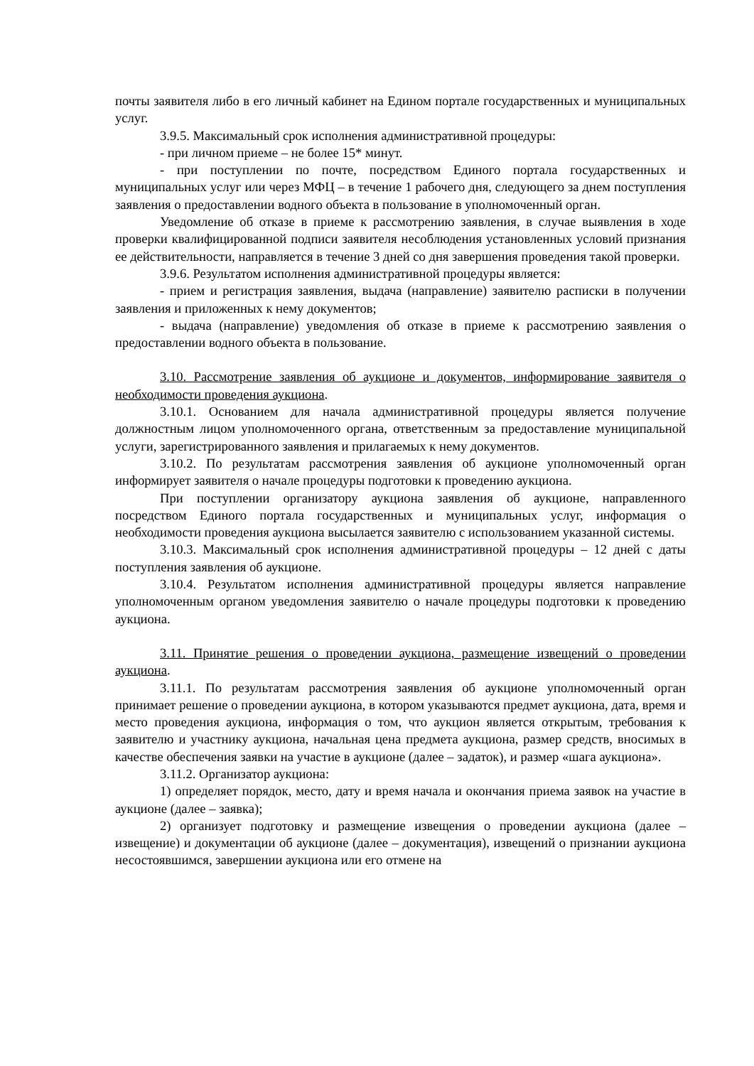почты заявителя либо в его личный кабинет на Едином портале государственных и муниципальных услуг.
3.9.5. Максимальный срок исполнения административной процедуры:
- при личном приеме – не более 15* минут.
- при поступлении по почте, посредством Единого портала государственных и муниципальных услуг или через МФЦ – в течение 1 рабочего дня, следующего за днем поступления заявления о предоставлении водного объекта в пользование в уполномоченный орган.
Уведомление об отказе в приеме к рассмотрению заявления, в случае выявления в ходе проверки квалифицированной подписи заявителя несоблюдения установленных условий признания ее действительности, направляется в течение 3 дней со дня завершения проведения такой проверки.
3.9.6. Результатом исполнения административной процедуры является:
- прием и регистрация заявления, выдача (направление) заявителю расписки в получении заявления и приложенных к нему документов;
- выдача (направление) уведомления об отказе в приеме к рассмотрению заявления о предоставлении водного объекта в пользование.
3.10. Рассмотрение заявления об аукционе и документов, информирование заявителя о необходимости проведения аукциона.
3.10.1. Основанием для начала административной процедуры является получение должностным лицом уполномоченного органа, ответственным за предоставление муниципальной услуги, зарегистрированного заявления и прилагаемых к нему документов.
3.10.2. По результатам рассмотрения заявления об аукционе уполномоченный орган информирует заявителя о начале процедуры подготовки к проведению аукциона.
При поступлении организатору аукциона заявления об аукционе, направленного посредством Единого портала государственных и муниципальных услуг, информация о необходимости проведения аукциона высылается заявителю с использованием указанной системы.
3.10.3. Максимальный срок исполнения административной процедуры – 12 дней с даты поступления заявления об аукционе.
3.10.4. Результатом исполнения административной процедуры является направление уполномоченным органом уведомления заявителю о начале процедуры подготовки к проведению аукциона.
3.11. Принятие решения о проведении аукциона, размещение извещений о проведении аукциона.
3.11.1. По результатам рассмотрения заявления об аукционе уполномоченный орган принимает решение о проведении аукциона, в котором указываются предмет аукциона, дата, время и место проведения аукциона, информация о том, что аукцион является открытым, требования к заявителю и участнику аукциона, начальная цена предмета аукциона, размер средств, вносимых в качестве обеспечения заявки на участие в аукционе (далее – задаток), и размер «шага аукциона».
3.11.2. Организатор аукциона:
1) определяет порядок, место, дату и время начала и окончания приема заявок на участие в аукционе (далее – заявка);
2) организует подготовку и размещение извещения о проведении аукциона (далее – извещение) и документации об аукционе (далее – документация), извещений о признании аукциона несостоявшимся, завершении аукциона или его отмене на